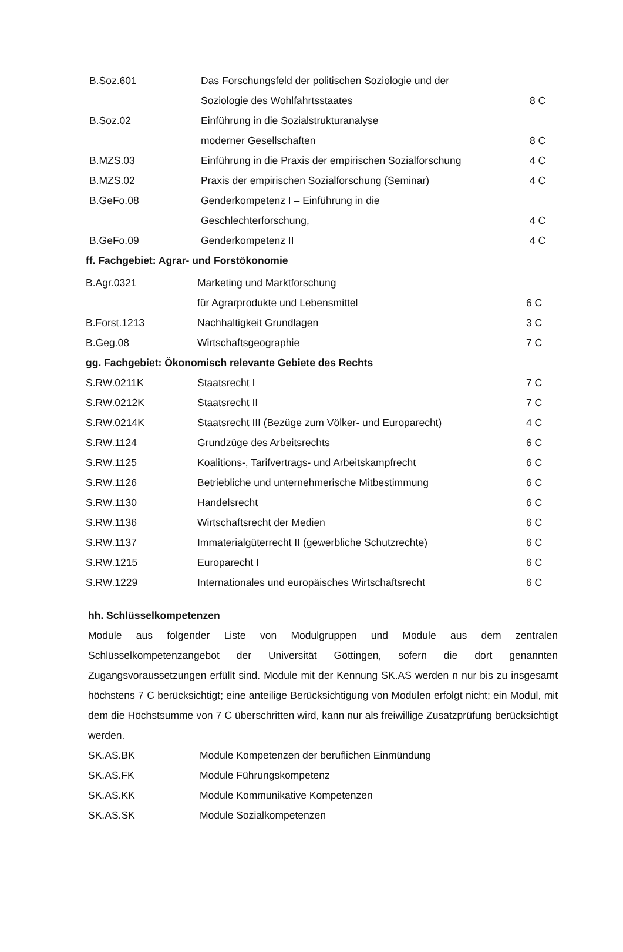| B.Soz.601 | Das Forschungsfeld der politischen Soziologie und der | |
| | Soziologie des Wohlfahrtsstaates | 8 C |
| B.Soz.02 | Einführung in die Sozialstrukturanalyse | |
| | moderner Gesellschaften | 8 C |
| B.MZS.03 | Einführung in die Praxis der empirischen Sozialforschung | 4 C |
| B.MZS.02 | Praxis der empirischen Sozialforschung (Seminar) | 4 C |
| B.GeFo.08 | Genderkompetenz I – Einführung in die | |
| | Geschlechterforschung, | 4 C |
| B.GeFo.09 | Genderkompetenz II | 4 C |
ff. Fachgebiet: Agrar- und Forstökonomie
| B.Agr.0321 | Marketing und Marktforschung | |
| | für Agrarprodukte und Lebensmittel | 6 C |
| B.Forst.1213 | Nachhaltigkeit Grundlagen | 3 C |
| B.Geg.08 | Wirtschaftsgeographie | 7 C |
gg. Fachgebiet: Ökonomisch relevante Gebiete des Rechts
| S.RW.0211K | Staatsrecht I | 7 C |
| S.RW.0212K | Staatsrecht II | 7 C |
| S.RW.0214K | Staatsrecht III (Bezüge zum Völker- und Europarecht) | 4 C |
| S.RW.1124 | Grundzüge des Arbeitsrechts | 6 C |
| S.RW.1125 | Koalitions-, Tarifvertrags- und Arbeitskampfrecht | 6 C |
| S.RW.1126 | Betriebliche und unternehmerische Mitbestimmung | 6 C |
| S.RW.1130 | Handelsrecht | 6 C |
| S.RW.1136 | Wirtschaftsrecht der Medien | 6 C |
| S.RW.1137 | Immaterialgüterrecht II (gewerbliche Schutzrechte) | 6 C |
| S.RW.1215 | Europarecht I | 6 C |
| S.RW.1229 | Internationales und europäisches Wirtschaftsrecht | 6 C |
hh. Schlüsselkompetenzen
Module aus folgender Liste von Modulgruppen und Module aus dem zentralen Schlüsselkompetenzangebot der Universität Göttingen, sofern die dort genannten Zugangsvoraussetzungen erfüllt sind. Module mit der Kennung SK.AS werden n nur bis zu insgesamt höchstens 7 C berücksichtigt; eine anteilige Berücksichtigung von Modulen erfolgt nicht; ein Modul, mit dem die Höchstsumme von 7 C überschritten wird, kann nur als freiwillige Zusatzprüfung berücksichtigt werden.
| SK.AS.BK | Module Kompetenzen der beruflichen Einmündung |
| SK.AS.FK | Module Führungskompetenz |
| SK.AS.KK | Module Kommunikative Kompetenzen |
| SK.AS.SK | Module Sozialkompetenzen |